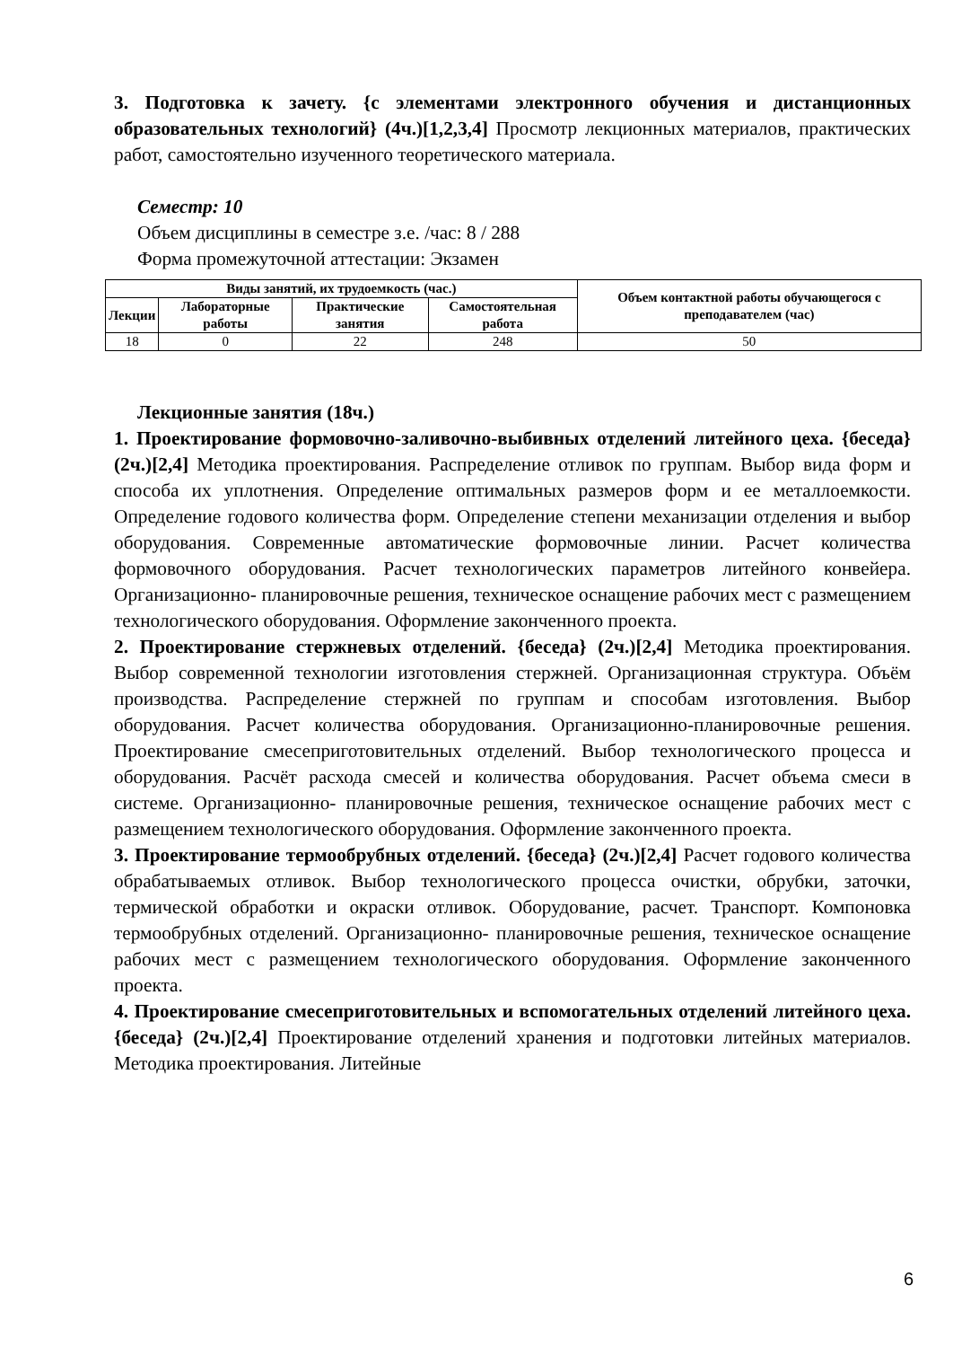3. Подготовка к зачету. {с элементами электронного обучения и дистанционных образовательных технологий} (4ч.)[1,2,3,4] Просмотр лекционных материалов, практических работ, самостоятельно изученного теоретического материала.
Семестр: 10
Объем дисциплины в семестре з.е. /час: 8 / 288
Форма промежуточной аттестации: Экзамен
| Виды занятий, их трудоемкость (час.) | | | | Объем контактной работы обучающегося с преподавателем (час) |
| --- | --- | --- | --- | --- |
| Лекции | Лабораторные работы | Практические занятия | Самостоятельная работа | |
| 18 | 0 | 22 | 248 | 50 |
Лекционные занятия (18ч.)
1. Проектирование формовочно-заливочно-выбивных отделений литейного цеха. {беседа} (2ч.)[2,4] Методика проектирования. Распределение отливок по группам. Выбор вида форм и способа их уплотнения. Определение оптимальных размеров форм и ее металлоемкости. Определение годового количества форм. Определение степени механизации отделения и выбор оборудования. Современные автоматические формовочные линии. Расчет количества формовочного оборудования. Расчет технологических параметров литейного конвейера. Организационно- планировочные решения, техническое оснащение рабочих мест с размещением технологического оборудования. Оформление законченного проекта.
2. Проектирование стержневых отделений. {беседа} (2ч.)[2,4] Методика проектирования. Выбор современной технологии изготовления стержней. Организационная структура. Объём производства. Распределение стержней по группам и способам изготовления. Выбор оборудования. Расчет количества оборудования. Организационно-планировочные решения. Проектирование смесеприготовительных отделений. Выбор технологического процесса и оборудования. Расчёт расхода смесей и количества оборудования. Расчет объема смеси в системе. Организационно- планировочные решения, техническое оснащение рабочих мест с размещением технологического оборудования. Оформление законченного проекта.
3. Проектирование термообрубных отделений. {беседа} (2ч.)[2,4] Расчет годового количества обрабатываемых отливок. Выбор технологического процесса очистки, обрубки, заточки, термической обработки и окраски отливок. Оборудование, расчет. Транспорт. Компоновка термообрубных отделений. Организационно- планировочные решения, техническое оснащение рабочих мест с размещением технологического оборудования. Оформление законченного проекта.
4. Проектирование смесеприготовительных и вспомогательных отделений литейного цеха. {беседа} (2ч.)[2,4] Проектирование отделений хранения и подготовки литейных материалов. Методика проектирования. Литейные
6